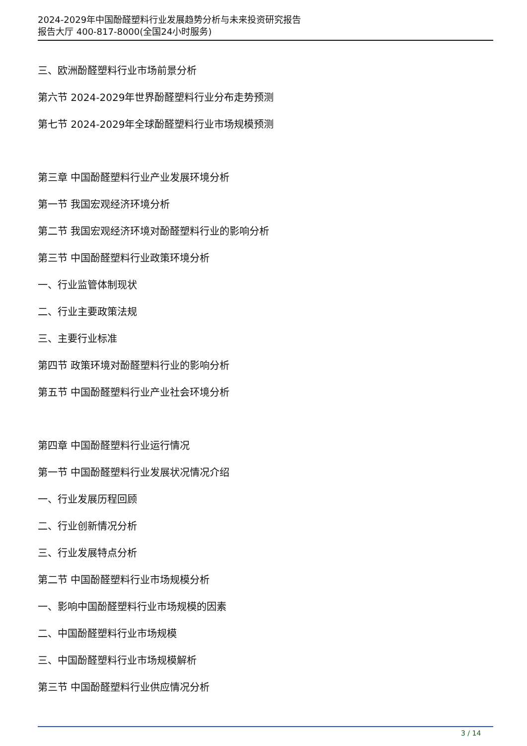2024-2029年中国酚醛塑料行业发展趋势分析与未来投资研究报告
报告大厅 400-817-8000(全国24小时服务)
三、欧洲酚醛塑料行业市场前景分析
第六节 2024-2029年世界酚醛塑料行业分布走势预测
第七节 2024-2029年全球酚醛塑料行业市场规模预测
第三章 中国酚醛塑料行业产业发展环境分析
第一节 我国宏观经济环境分析
第二节 我国宏观经济环境对酚醛塑料行业的影响分析
第三节 中国酚醛塑料行业政策环境分析
一、行业监管体制现状
二、行业主要政策法规
三、主要行业标准
第四节 政策环境对酚醛塑料行业的影响分析
第五节 中国酚醛塑料行业产业社会环境分析
第四章 中国酚醛塑料行业运行情况
第一节 中国酚醛塑料行业发展状况情况介绍
一、行业发展历程回顾
二、行业创新情况分析
三、行业发展特点分析
第二节 中国酚醛塑料行业市场规模分析
一、影响中国酚醛塑料行业市场规模的因素
二、中国酚醛塑料行业市场规模
三、中国酚醛塑料行业市场规模解析
第三节 中国酚醛塑料行业供应情况分析
3 / 14